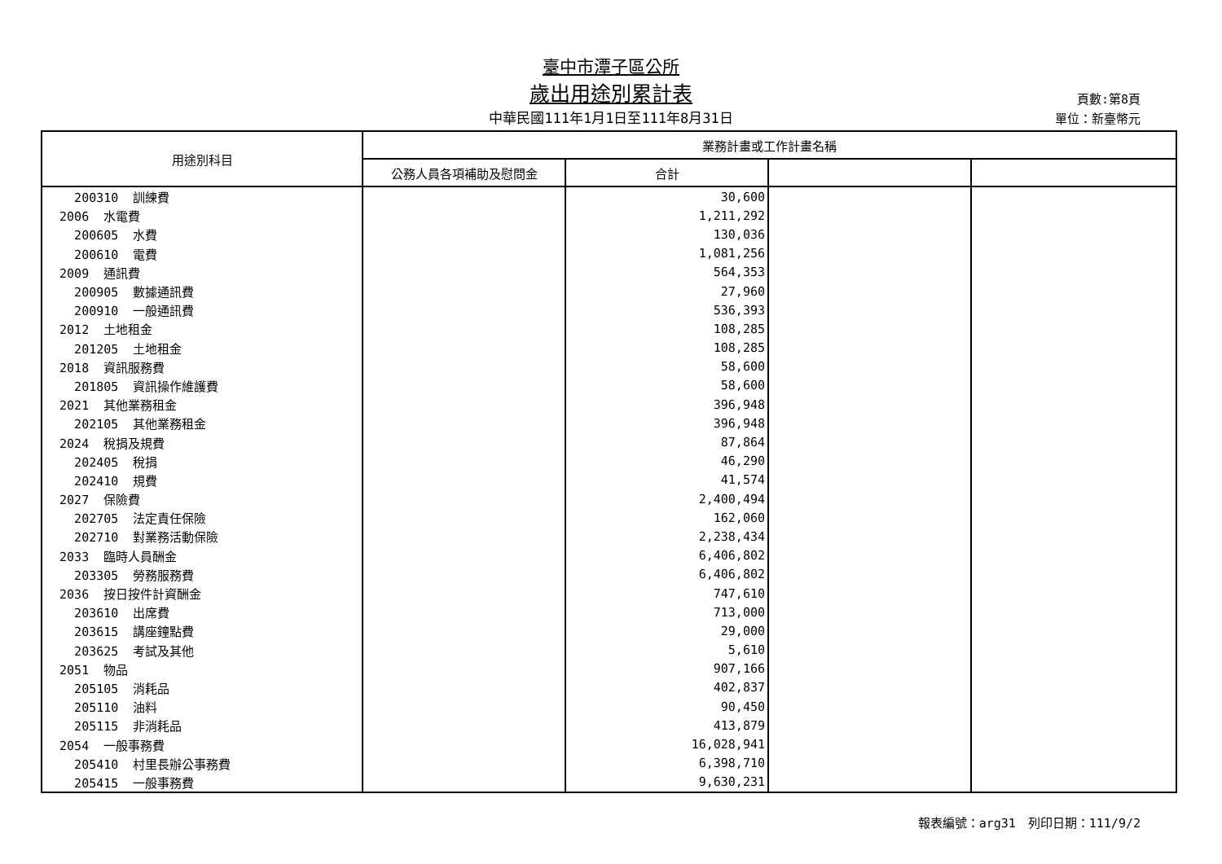臺中市潭子區公所
歲出用途別累計表
中華民國111年1月1日至111年8月31日
頁數:第8頁
單位：新臺幣元
| 用途別科目 | 業務計畫或工作計畫名稱 | | | |
| --- | --- | --- | --- | --- |
| | 公務人員各項補助及慰問金 | 合計 | | |
| 200310 訓練費 | | 30,600 | | |
| 2006 水電費 | | 1,211,292 | | |
| 200605 水費 | | 130,036 | | |
| 200610 電費 | | 1,081,256 | | |
| 2009 通訊費 | | 564,353 | | |
| 200905 數據通訊費 | | 27,960 | | |
| 200910 一般通訊費 | | 536,393 | | |
| 2012 土地租金 | | 108,285 | | |
| 201205 土地租金 | | 108,285 | | |
| 2018 資訊服務費 | | 58,600 | | |
| 201805 資訊操作維護費 | | 58,600 | | |
| 2021 其他業務租金 | | 396,948 | | |
| 202105 其他業務租金 | | 396,948 | | |
| 2024 稅捐及規費 | | 87,864 | | |
| 202405 稅捐 | | 46,290 | | |
| 202410 規費 | | 41,574 | | |
| 2027 保險費 | | 2,400,494 | | |
| 202705 法定責任保險 | | 162,060 | | |
| 202710 對業務活動保險 | | 2,238,434 | | |
| 2033 臨時人員酬金 | | 6,406,802 | | |
| 203305 勞務服務費 | | 6,406,802 | | |
| 2036 按日按件計資酬金 | | 747,610 | | |
| 203610 出席費 | | 713,000 | | |
| 203615 講座鐘點費 | | 29,000 | | |
| 203625 考試及其他 | | 5,610 | | |
| 2051 物品 | | 907,166 | | |
| 205105 消耗品 | | 402,837 | | |
| 205110 油料 | | 90,450 | | |
| 205115 非消耗品 | | 413,879 | | |
| 2054 一般事務費 | | 16,028,941 | | |
| 205410 村里長辦公事務費 | | 6,398,710 | | |
| 205415 一般事務費 | | 9,630,231 | | |
報表編號：arg31　列印日期：111/9/2